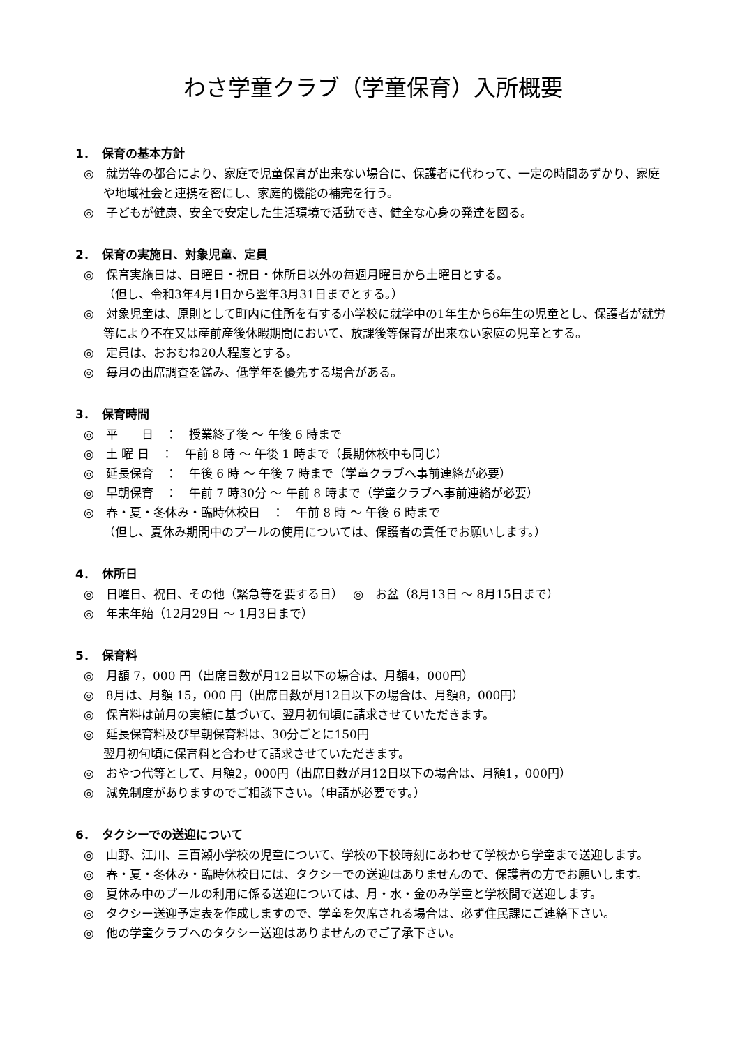わさ学童クラブ（学童保育）入所概要
1．　保育の基本方針
◎　就労等の都合により、家庭で児童保育が出来ない場合に、保護者に代わって、一定の時間あずかり、家庭や地域社会と連携を密にし、家庭的機能の補完を行う。
◎　子どもが健康、安全で安定した生活環境で活動でき、健全な心身の発達を図る。
2．　保育の実施日、対象児童、定員
◎　保育実施日は、日曜日・祝日・休所日以外の毎週月曜日から土曜日とする。
（但し、令和3年4月1日から翌年3月31日までとする。）
◎　対象児童は、原則として町内に住所を有する小学校に就学中の1年生から6年生の児童とし、保護者が就労等により不在又は産前産後休暇期間において、放課後等保育が出来ない家庭の児童とする。
◎　定員は、おおむね20人程度とする。
◎　毎月の出席調査を鑑み、低学年を優先する場合がある。
3．　保育時間
◎　平　　日　：　授業終了後 ～ 午後 6 時まで
◎　土 曜 日　：　午前 8 時 ～ 午後 1 時まで（長期休校中も同じ）
◎　延長保育　：　午後 6 時 ～ 午後 7 時まで（学童クラブへ事前連絡が必要）
◎　早朝保育　：　午前 7 時30分 ～ 午前 8 時まで（学童クラブへ事前連絡が必要）
◎　春・夏・冬休み・臨時休校日　：　午前 8 時 ～ 午後 6 時まで
（但し、夏休み期間中のプールの使用については、保護者の責任でお願いします。）
4．　休所日
◎　日曜日、祝日、その他（緊急等を要する日）　 ◎　お盆（8月13日 ～ 8月15日まで）
◎　年末年始（12月29日 ～ 1月3日まで）
5．　保育料
◎　月額 7，000 円（出席日数が月12日以下の場合は、月額4，000円）
◎　8月は、月額 15，000 円（出席日数が月12日以下の場合は、月額8，000円）
◎　保育料は前月の実績に基づいて、翌月初旬頃に請求させていただきます。
◎　延長保育料及び早朝保育料は、30分ごとに150円
翌月初旬頃に保育料と合わせて請求させていただきます。
◎　おやつ代等として、月額2，000円（出席日数が月12日以下の場合は、月額1，000円）
◎　減免制度がありますのでご相談下さい。（申請が必要です。）
6．　タクシーでの送迎について
◎　山野、江川、三百瀬小学校の児童について、学校の下校時刻にあわせて学校から学童まで送迎します。
◎　春・夏・冬休み・臨時休校日には、タクシーでの送迎はありませんので、保護者の方でお願いします。
◎　夏休み中のプールの利用に係る送迎については、月・水・金のみ学童と学校間で送迎します。
◎　タクシー送迎予定表を作成しますので、学童を欠席される場合は、必ず住民課にご連絡下さい。
◎　他の学童クラブへのタクシー送迎はありませんのでご了承下さい。